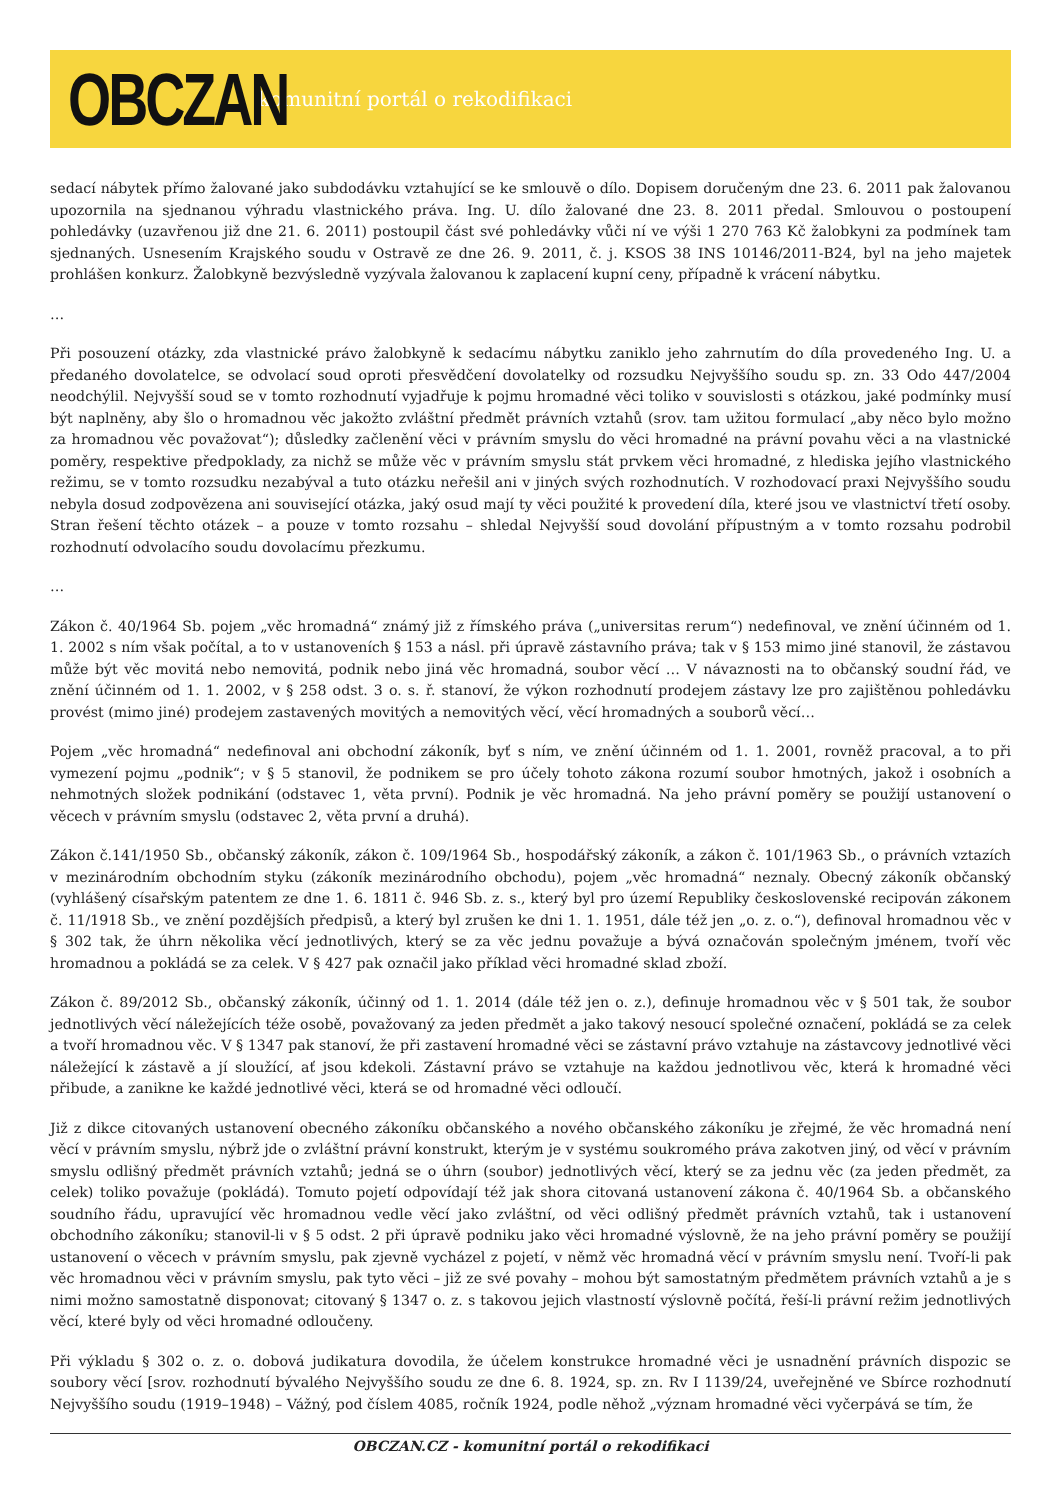OBCZAN
komunitní portál o rekodifikaci
sedací nábytek přímo žalované jako subdodávku vztahující se ke smlouvě o dílo. Dopisem doručeným dne 23. 6. 2011 pak žalovanou upozornila na sjednanou výhradu vlastnického práva. Ing. U. dílo žalované dne 23. 8. 2011 předal. Smlouvou o postoupení pohledávky (uzavřenou již dne 21. 6. 2011) postoupil část své pohledávky vůči ní ve výši 1 270 763 Kč žalobkyni za podmínek tam sjednaných. Usnesením Krajského soudu v Ostravě ze dne 26. 9. 2011, č. j. KSOS 38 INS 10146/2011-B24, byl na jeho majetek prohlášen konkurz. Žalobkyně bezvýsledně vyzývala žalovanou k zaplacení kupní ceny, případně k vrácení nábytku.
…
Při posouzení otázky, zda vlastnické právo žalobkyně k sedacímu nábytku zaniklo jeho zahrnutím do díla provedeného Ing. U. a předaného dovolatelce, se odvolací soud oproti přesvědčení dovolatelky od rozsudku Nejvyššího soudu sp. zn. 33 Odo 447/2004 neodchýlil. Nejvyšší soud se v tomto rozhodnutí vyjadřuje k pojmu hromadné věci toliko v souvislosti s otázkou, jaké podmínky musí být naplněny, aby šlo o hromadnou věc jakožto zvláštní předmět právních vztahů (srov. tam užitou formulací „aby něco bylo možno za hromadnou věc považovat“); důsledky začlenění věci v právním smyslu do věci hromadné na právní povahu věci a na vlastnické poměry, respektive předpoklady, za nichž se může věc v právním smyslu stát prvkem věci hromadné, z hlediska jejího vlastnického režimu, se v tomto rozsudku nezabýval a tuto otázku neřešil ani v jiných svých rozhodnutích. V rozhodovací praxi Nejvyššího soudu nebyla dosud zodpovězena ani související otázka, jaký osud mají ty věci použité k provedení díla, které jsou ve vlastnictví třetí osoby. Stran řešení těchto otázek – a pouze v tomto rozsahu – shledal Nejvyšší soud dovolání přípustným a v tomto rozsahu podrobil rozhodnutí odvolacího soudu dovolacímu přezkumu.
…
Zákon č. 40/1964 Sb. pojem „věc hromadná“ známý již z římského práva („universitas rerum“) nedefinoval, ve znění účinném od 1. 1. 2002 s ním však počítal, a to v ustanoveních § 153 a násl. při úpravě zástavního práva; tak v § 153 mimo jiné stanovil, že zástavou může být věc movitá nebo nemovitá, podnik nebo jiná věc hromadná, soubor věcí … V návaznosti na to občanský soudní řád, ve znění účinném od 1. 1. 2002, v § 258 odst. 3 o. s. ř. stanoví, že výkon rozhodnutí prodejem zástavy lze pro zajištěnou pohledávku provést (mimo jiné) prodejem zastavených movitých a nemovitých věcí, věcí hromadných a souborů věcí…
Pojem „věc hromadná“ nedefinoval ani obchodní zákoník, byť s ním, ve znění účinném od 1. 1. 2001, rovněž pracoval, a to při vymezení pojmu „podnik“; v § 5 stanovil, že podnikem se pro účely tohoto zákona rozumí soubor hmotných, jakož i osobních a nehmotných složek podnikání (odstavec 1, věta první). Podnik je věc hromadná. Na jeho právní poměry se použijí ustanovení o věcech v právním smyslu (odstavec 2, věta první a druhá).
Zákon č.141/1950 Sb., občanský zákoník, zákon č. 109/1964 Sb., hospodářský zákoník, a zákon č. 101/1963 Sb., o právních vztazích v mezinárodním obchodním styku (zákoník mezinárodního obchodu), pojem „věc hromadná“ neznaly. Obecný zákoník občanský (vyhlášený císařským patentem ze dne 1. 6. 1811 č. 946 Sb. z. s., který byl pro území Republiky československé recipován zákonem č. 11/1918 Sb., ve znění pozdějších předpisů, a který byl zrušen ke dni 1. 1. 1951, dále též jen „o. z. o.“), definoval hromadnou věc v § 302 tak, že úhrn několika věcí jednotlivých, který se za věc jednu považuje a bývá označován společným jménem, tvoří věc hromadnou a pokládá se za celek. V § 427 pak označil jako příklad věci hromadné sklad zboží.
Zákon č. 89/2012 Sb., občanský zákoník, účinný od 1. 1. 2014 (dále též jen o. z.), definuje hromadnou věc v § 501 tak, že soubor jednotlivých věcí náležejících téže osobě, považovaný za jeden předmět a jako takový nesoucí společné označení, pokládá se za celek a tvoří hromadnou věc. V § 1347 pak stanoví, že při zastavení hromadné věci se zástavní právo vztahuje na zástavcovy jednotlivé věci náležející k zástavě a jí sloužící, ať jsou kdekoli. Zástavní právo se vztahuje na každou jednotlivou věc, která k hromadné věci přibude, a zanikne ke každé jednotlivé věci, která se od hromadné věci odloučí.
Již z dikce citovaných ustanovení obecného zákoníku občanského a nového občanského zákoníku je zřejmé, že věc hromadná není věcí v právním smyslu, nýbrž jde o zvláštní právní konstrukt, kterým je v systému soukromého práva zakotven jiný, od věcí v právním smyslu odlišný předmět právních vztahů; jedná se o úhrn (soubor) jednotlivých věcí, který se za jednu věc (za jeden předmět, za celek) toliko považuje (pokládá). Tomuto pojetí odpovídají též jak shora citovaná ustanovení zákona č. 40/1964 Sb. a občanského soudního řádu, upravující věc hromadnou vedle věcí jako zvláštní, od věci odlišný předmět právních vztahů, tak i ustanovení obchodního zákoníku; stanovil-li v § 5 odst. 2 při úpravě podniku jako věci hromadné výslovně, že na jeho právní poměry se použijí ustanovení o věcech v právním smyslu, pak zjevně vycházel z pojetí, v němž věc hromadná věcí v právním smyslu není. Tvoří-li pak věc hromadnou věci v právním smyslu, pak tyto věci – již ze své povahy – mohou být samostatným předmětem právních vztahů a je s nimi možno samostatně disponovat; citovaný § 1347 o. z. s takovou jejich vlastností výslovně počítá, řeší-li právní režim jednotlivých věcí, které byly od věci hromadné odloučeny.
Při výkladu § 302 o. z. o. dobová judikatura dovodila, že účelem konstrukce hromadné věci je usnadnění právních dispozic se soubory věcí [srov. rozhodnutí bývalého Nejvyššího soudu ze dne 6. 8. 1924, sp. zn. Rv I 1139/24, uveřejněné ve Sbírce rozhodnutí Nejvyššího soudu (1919–1948) – Vážný, pod číslem 4085, ročník 1924, podle něhož „význam hromadné věci vyčerpává se tím, že
OBCZAN.CZ - komunitní portál o rekodifikaci